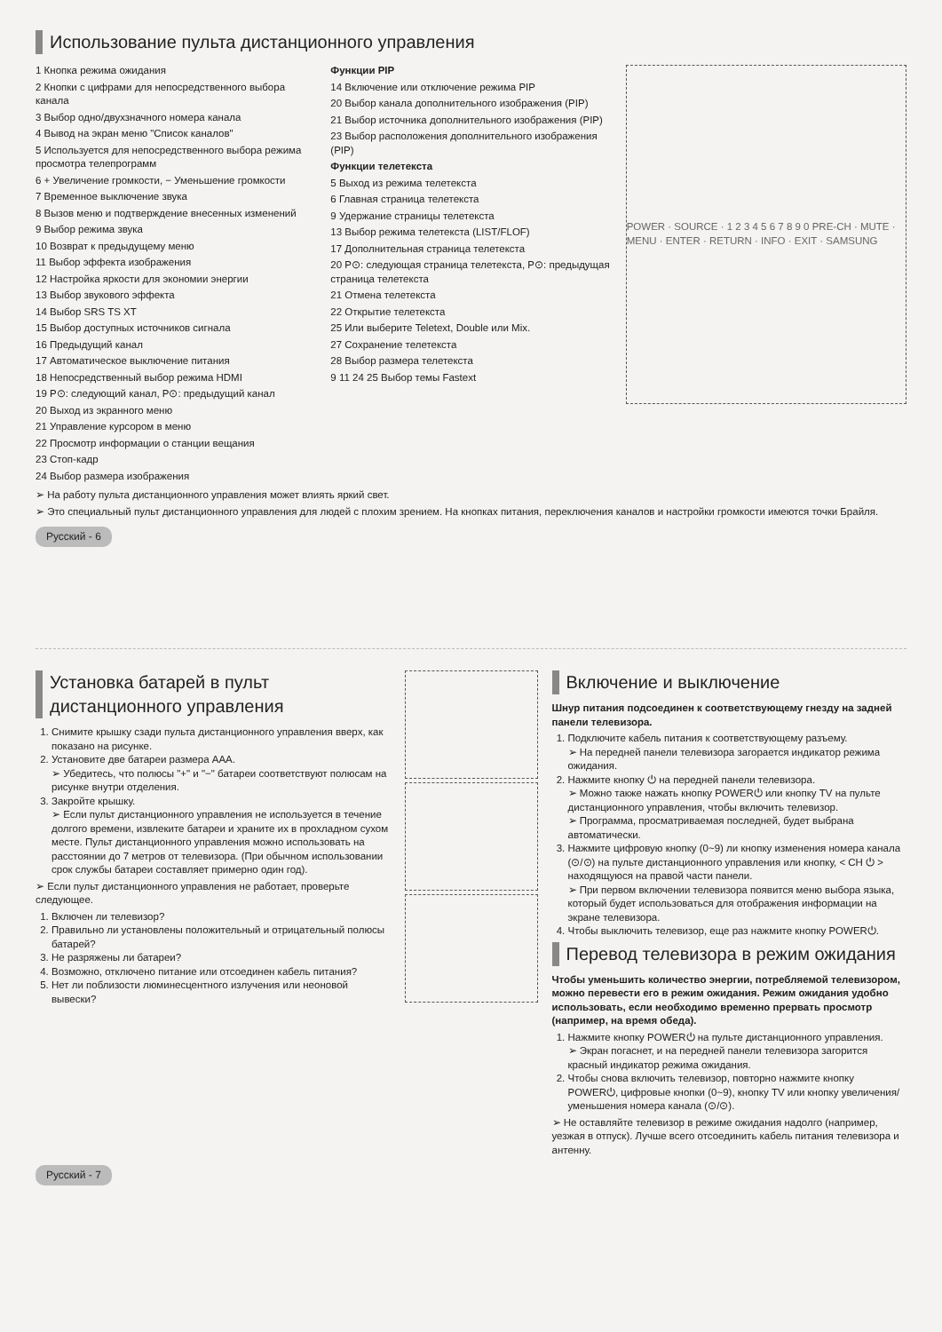Использование пульта дистанционного управления
1 Кнопка режима ожидания
2 Кнопки с цифрами для непосредственного выбора канала
3 Выбор одно/двухзначного номера канала
4 Вывод на экран меню "Список каналов"
5 Используется для непосредственного выбора режима просмотра телепрограмм
6 + Увеличение громкости, − Уменьшение громкости
7 Временное выключение звука
8 Вызов меню и подтверждение внесенных изменений
9 Выбор режима звука
10 Возврат к предыдущему меню
11 Выбор эффекта изображения
12 Настройка яркости для экономии энергии
13 Выбор звукового эффекта
14 Выбор SRS TS XT
15 Выбор доступных источников сигнала
16 Предыдущий канал
17 Автоматическое выключение питания
18 Непосредственный выбор режима HDMI
19 P⊙: следующий канал, P⊙: предыдущий канал
20 Выход из экранного меню
21 Управление курсором в меню
22 Просмотр информации о станции вещания
23 Стоп-кадр
24 Выбор размера изображения
Функции PIP
14 Включение или отключение режима PIP
20 Выбор канала дополнительного изображения (PIP)
21 Выбор источника дополнительного изображения (PIP)
23 Выбор расположения дополнительного изображения (PIP)
Функции телетекста
5 Выход из режима телетекста
6 Главная страница телетекста
9 Удержание страницы телетекста
13 Выбор режима телетекста (LIST/FLOF)
17 Дополнительная страница телетекста
20 P⊙: следующая страница телетекста, P⊙: предыдущая страница телетекста
21 Отмена телетекста
22 Открытие телетекста
25 Или выберите Teletext, Double или Mix.
27 Сохранение телетекста
28 Выбор размера телетекста
9 11 24 25 Выбор темы Fastext
POWER · SOURCE · 1 2 3 4 5 6 7 8 9 0 PRE-CH · MUTE · MENU · ENTER · RETURN · INFO · EXIT · SAMSUNG
➢ На работу пульта дистанционного управления может влиять яркий свет.
➢ Это специальный пульт дистанционного управления для людей с плохим зрением. На кнопках питания, переключения каналов и настройки громкости имеются точки Брайля.
Русский - 6
Установка батарей в пульт дистанционного управления
1. Снимите крышку сзади пульта дистанционного управления вверх, как показано на рисунке.
2. Установите две батареи размера AAA.
➢ Убедитесь, что полюсы "+" и "−" батареи соответствуют полюсам на рисунке внутри отделения.
3. Закройте крышку.
➢ Если пульт дистанционного управления не используется в течение долгого времени, извлеките батареи и храните их в прохладном сухом месте. Пульт дистанционного управления можно использовать на расстоянии до 7 метров от телевизора. (При обычном использовании срок службы батареи составляет примерно один год).
➢ Если пульт дистанционного управления не работает, проверьте следующее.
1. Включен ли телевизор?
2. Правильно ли установлены положительный и отрицательный полюсы батарей?
3. Не разряжены ли батареи?
4. Возможно, отключено питание или отсоединен кабель питания?
5. Нет ли поблизости люминесцентного излучения или неоновой вывески?
Включение и выключение
Шнур питания подсоединен к соответствующему гнезду на задней панели телевизора.
1. Подключите кабель питания к соответствующему разъему.
➢ На передней панели телевизора загорается индикатор режима ожидания.
2. Нажмите кнопку ⏻ на передней панели телевизора.
➢ Можно также нажать кнопку POWER⏻ или кнопку TV на пульте дистанционного управления, чтобы включить телевизор.
➢ Программа, просматриваемая последней, будет выбрана автоматически.
3. Нажмите цифровую кнопку (0~9) ли кнопку изменения номера канала (⊙/⊙) на пульте дистанционного управления или кнопку, < CH ⏻ > находящуюся на правой части панели.
➢ При первом включении телевизора появится меню выбора языка, который будет использоваться для отображения информации на экране телевизора.
4. Чтобы выключить телевизор, еще раз нажмите кнопку POWER⏻.
Перевод телевизора в режим ожидания
Чтобы уменьшить количество энергии, потребляемой телевизором, можно перевести его в режим ожидания. Режим ожидания удобно использовать, если необходимо временно прервать просмотр (например, на время обеда).
1. Нажмите кнопку POWER⏻ на пульте дистанционного управления.
➢ Экран погаснет, и на передней панели телевизора загорится красный индикатор режима ожидания.
2. Чтобы снова включить телевизор, повторно нажмите кнопку POWER⏻, цифровые кнопки (0~9), кнопку TV или кнопку увеличения/уменьшения номера канала (⊙/⊙).
➢ Не оставляйте телевизор в режиме ожидания надолго (например, уезжая в отпуск). Лучше всего отсоединить кабель питания телевизора и антенну.
Русский - 7